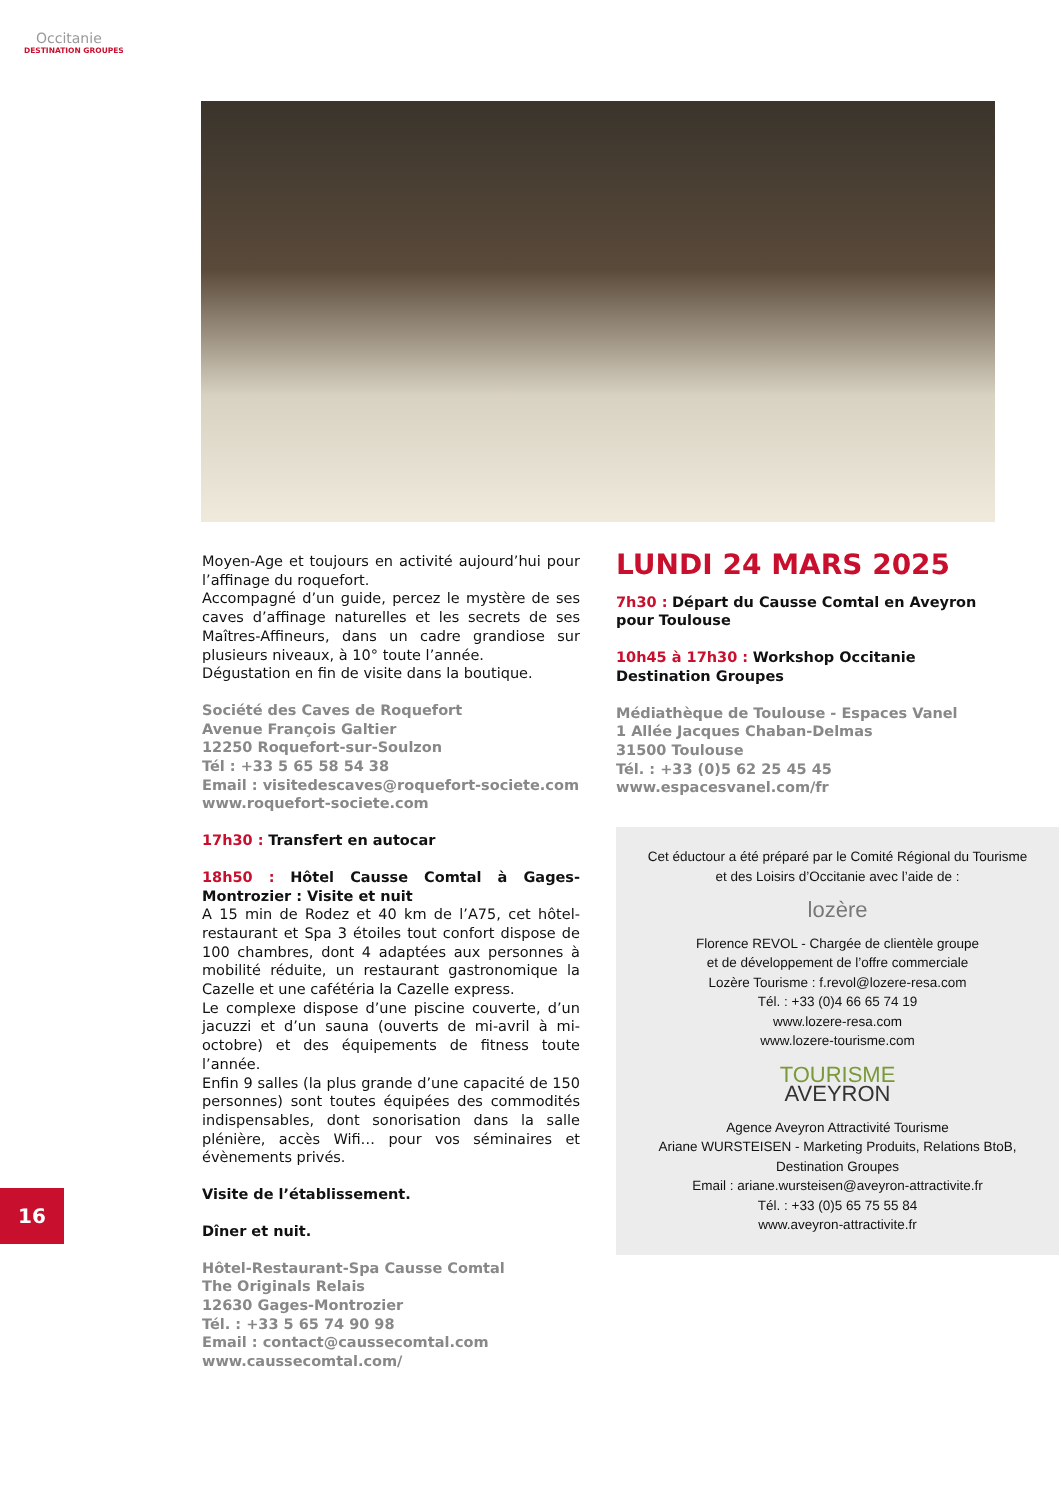Occitanie
DESTINATION GROUPES
Moyen-Age et toujours en activité aujourd’hui pour l’affinage du roquefort.
Accompagné d’un guide, percez le mystère de ses caves d’affinage naturelles et les secrets de ses Maîtres-Affineurs, dans un cadre grandiose sur plusieurs niveaux, à 10° toute l’année.
Dégustation en fin de visite dans la boutique.
Société des Caves de Roquefort
Avenue François Galtier
12250 Roquefort-sur-Soulzon
Tél : +33 5 65 58 54 38
Email : visitedescaves@roquefort-societe.com
www.roquefort-societe.com
17h30 : Transfert en autocar
18h50 : Hôtel Causse Comtal à Gages-Montrozier : Visite et nuit
A 15 min de Rodez et 40 km de l’A75, cet hôtel-restaurant et Spa 3 étoiles tout confort dispose de 100 chambres, dont 4 adaptées aux personnes à mobilité réduite, un restaurant gastronomique la Cazelle et une cafétéria la Cazelle express.
Le complexe dispose d’une piscine couverte, d’un jacuzzi et d’un sauna (ouverts de mi-avril à mi-octobre) et des équipements de fitness toute l’année.
Enfin 9 salles (la plus grande d’une capacité de 150 personnes) sont toutes équipées des commodités indispensables, dont sonorisation dans la salle plénière, accès Wifi… pour vos séminaires et évènements privés.
Visite de l’établissement.
Dîner et nuit.
Hôtel-Restaurant-Spa Causse Comtal
The Originals Relais
12630 Gages-Montrozier
Tél. : +33 5 65 74 90 98
Email : contact@caussecomtal.com
www.caussecomtal.com/
LUNDI 24 MARS 2025
7h30 : Départ du Causse Comtal en Aveyron pour Toulouse
10h45 à 17h30 : Workshop Occitanie Destination Groupes
Médiathèque de Toulouse - Espaces Vanel
1 Allée Jacques Chaban-Delmas
31500 Toulouse
Tél. : +33 (0)5 62 25 45 45
www.espacesvanel.com/fr
Cet éductour a été préparé par le Comité Régional du Tourisme
et des Loisirs d’Occitanie avec l’aide de :
lozère
Florence REVOL - Chargée de clientèle groupe
et de développement de l’offre commerciale
Lozère Tourisme : f.revol@lozere-resa.com
Tél. : +33 (0)4 66 65 74 19
www.lozere-resa.com
www.lozere-tourisme.com
TOURISME
AVEYRON
Agence Aveyron Attractivité Tourisme
Ariane WURSTEISEN - Marketing Produits, Relations BtoB,
Destination Groupes
Email : ariane.wursteisen@aveyron-attractivite.fr
Tél. : +33 (0)5 65 75 55 84
www.aveyron-attractivite.fr
16